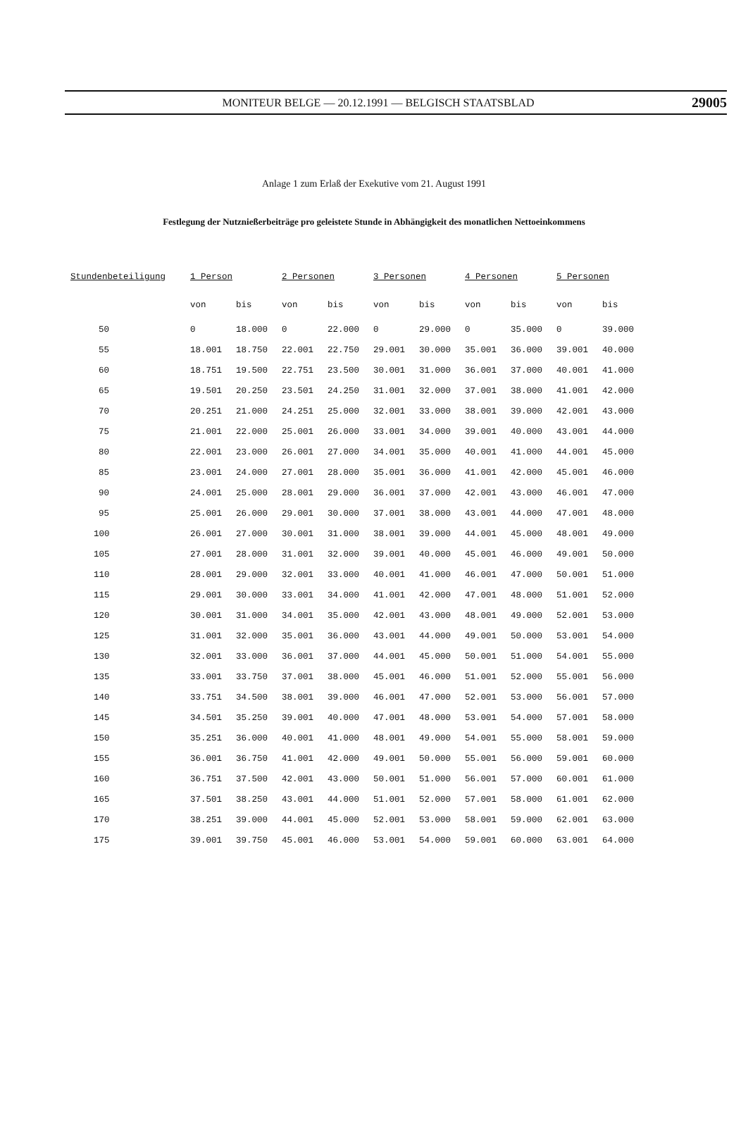MONITEUR BELGE — 20.12.1991 — BELGISCH STAATSBLAD 29005
Anlage 1 zum Erlaß der Exekutive vom 21. August 1991
Festlegung der Nutznießerbeiträge pro geleistete Stunde in Abhängigkeit des monatlichen Nettoeinkommens
| Stundenbeteiligung | 1 Person | | 2 Personen | | 3 Personen | | 4 Personen | | 5 Personen | |
| --- | --- | --- | --- | --- | --- | --- | --- | --- | --- | --- |
| | von | bis | von | bis | von | bis | von | bis | von | bis |
| 50 | 0 | 18.000 | 0 | 22.000 | 0 | 29.000 | 0 | 35.000 | 0 | 39.000 |
| 55 | 18.001 | 18.750 | 22.001 | 22.750 | 29.001 | 30.000 | 35.001 | 36.000 | 39.001 | 40.000 |
| 60 | 18.751 | 19.500 | 22.751 | 23.500 | 30.001 | 31.000 | 36.001 | 37.000 | 40.001 | 41.000 |
| 65 | 19.501 | 20.250 | 23.501 | 24.250 | 31.001 | 32.000 | 37.001 | 38.000 | 41.001 | 42.000 |
| 70 | 20.251 | 21.000 | 24.251 | 25.000 | 32.001 | 33.000 | 38.001 | 39.000 | 42.001 | 43.000 |
| 75 | 21.001 | 22.000 | 25.001 | 26.000 | 33.001 | 34.000 | 39.001 | 40.000 | 43.001 | 44.000 |
| 80 | 22.001 | 23.000 | 26.001 | 27.000 | 34.001 | 35.000 | 40.001 | 41.000 | 44.001 | 45.000 |
| 85 | 23.001 | 24.000 | 27.001 | 28.000 | 35.001 | 36.000 | 41.001 | 42.000 | 45.001 | 46.000 |
| 90 | 24.001 | 25.000 | 28.001 | 29.000 | 36.001 | 37.000 | 42.001 | 43.000 | 46.001 | 47.000 |
| 95 | 25.001 | 26.000 | 29.001 | 30.000 | 37.001 | 38.000 | 43.001 | 44.000 | 47.001 | 48.000 |
| 100 | 26.001 | 27.000 | 30.001 | 31.000 | 38.001 | 39.000 | 44.001 | 45.000 | 48.001 | 49.000 |
| 105 | 27.001 | 28.000 | 31.001 | 32.000 | 39.001 | 40.000 | 45.001 | 46.000 | 49.001 | 50.000 |
| 110 | 28.001 | 29.000 | 32.001 | 33.000 | 40.001 | 41.000 | 46.001 | 47.000 | 50.001 | 51.000 |
| 115 | 29.001 | 30.000 | 33.001 | 34.000 | 41.001 | 42.000 | 47.001 | 48.000 | 51.001 | 52.000 |
| 120 | 30.001 | 31.000 | 34.001 | 35.000 | 42.001 | 43.000 | 48.001 | 49.000 | 52.001 | 53.000 |
| 125 | 31.001 | 32.000 | 35.001 | 36.000 | 43.001 | 44.000 | 49.001 | 50.000 | 53.001 | 54.000 |
| 130 | 32.001 | 33.000 | 36.001 | 37.000 | 44.001 | 45.000 | 50.001 | 51.000 | 54.001 | 55.000 |
| 135 | 33.001 | 33.750 | 37.001 | 38.000 | 45.001 | 46.000 | 51.001 | 52.000 | 55.001 | 56.000 |
| 140 | 33.751 | 34.500 | 38.001 | 39.000 | 46.001 | 47.000 | 52.001 | 53.000 | 56.001 | 57.000 |
| 145 | 34.501 | 35.250 | 39.001 | 40.000 | 47.001 | 48.000 | 53.001 | 54.000 | 57.001 | 58.000 |
| 150 | 35.251 | 36.000 | 40.001 | 41.000 | 48.001 | 49.000 | 54.001 | 55.000 | 58.001 | 59.000 |
| 155 | 36.001 | 36.750 | 41.001 | 42.000 | 49.001 | 50.000 | 55.001 | 56.000 | 59.001 | 60.000 |
| 160 | 36.751 | 37.500 | 42.001 | 43.000 | 50.001 | 51.000 | 56.001 | 57.000 | 60.001 | 61.000 |
| 165 | 37.501 | 38.250 | 43.001 | 44.000 | 51.001 | 52.000 | 57.001 | 58.000 | 61.001 | 62.000 |
| 170 | 38.251 | 39.000 | 44.001 | 45.000 | 52.001 | 53.000 | 58.001 | 59.000 | 62.001 | 63.000 |
| 175 | 39.001 | 39.750 | 45.001 | 46.000 | 53.001 | 54.000 | 59.001 | 60.000 | 63.001 | 64.000 |